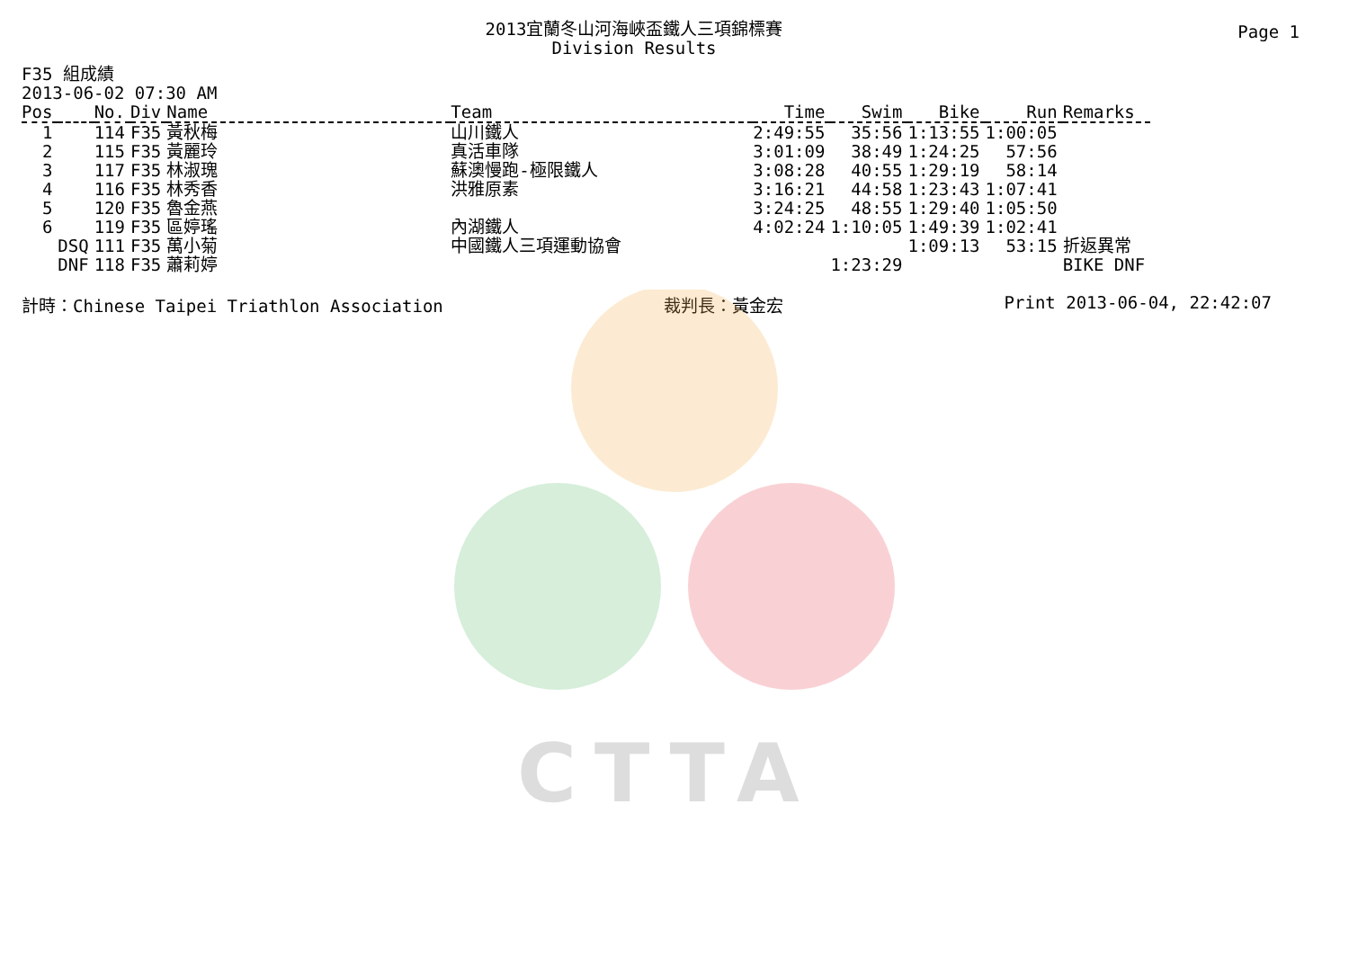CTTA
Page 1
2013宜蘭冬山河海峽盃鐵人三項錦標賽
Division Results
F35 組成績
2013-06-02 07:30 AM
| Pos | | No. | Div | Name | Team | Time | Swim | Bike | Run | Remarks |
| --- | --- | --- | --- | --- | --- | --- | --- | --- | --- | --- |
| 1 | | 114 | F35 | 黃秋梅 | 山川鐵人 | 2:49:55 | 35:56 | 1:13:55 | 1:00:05 | |
| 2 | | 115 | F35 | 黃麗玲 | 真活車隊 | 3:01:09 | 38:49 | 1:24:25 | 57:56 | |
| 3 | | 117 | F35 | 林淑瑰 | 蘇澳慢跑-極限鐵人 | 3:08:28 | 40:55 | 1:29:19 | 58:14 | |
| 4 | | 116 | F35 | 林秀香 | 洪雅原素 | 3:16:21 | 44:58 | 1:23:43 | 1:07:41 | |
| 5 | | 120 | F35 | 魯金燕 | | 3:24:25 | 48:55 | 1:29:40 | 1:05:50 | |
| 6 | | 119 | F35 | 區婷瑤 | 內湖鐵人 | 4:02:24 | 1:10:05 | 1:49:39 | 1:02:41 | |
| | DSQ | 111 | F35 | 萬小菊 | 中國鐵人三項運動協會 | | | 1:09:13 | 53:15 | 折返異常 |
| | DNF | 118 | F35 | 蕭莉婷 | | | 1:23:29 | | | BIKE DNF |
計時：Chinese Taipei Triathlon Association 裁判長：黃金宏 Print 2013-06-04, 22:42:07